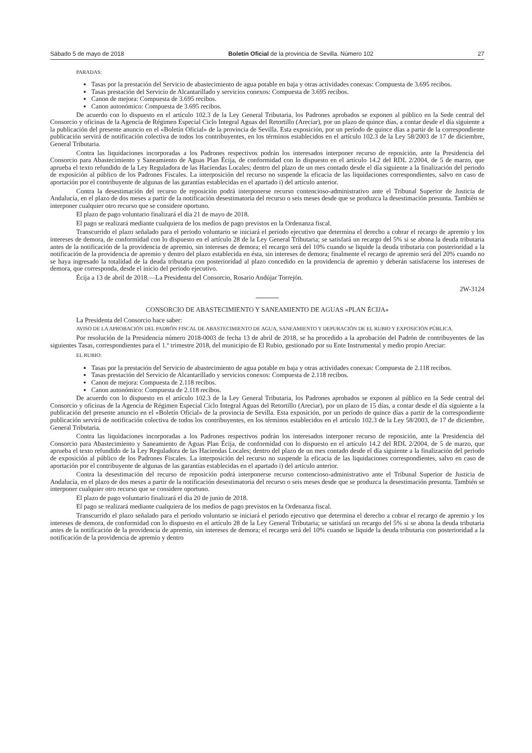Sábado 5 de mayo de 2018 Boletín Oficial de la provincia de Sevilla. Número 102 27
PARADAS:
Tasas por la prestación del Servicio de abastecimiento de agua potable en baja y otras actividades conexas: Compuesta de 3.695 recibos.
Tasas prestación del Servicio de Alcantarillado y servicios conexos: Compuesta de 3.695 recibos.
Canon de mejora: Compuesta de 3.695 recibos.
Canon autonómico: Compuesta de 3.695 recibos.
De acuerdo con lo dispuesto en el artículo 102.3 de la Ley General Tributaria, los Padrones aprobados se exponen al público en la Sede central del Consorcio y oficinas de la Agencia de Régimen Especial Ciclo Integral Aguas del Retortillo (Areciar), por un plazo de quince días, a contar desde el día siguiente a la publicación del presente anuncio en el «Boletín Oficial» de la provincia de Sevilla. Esta exposición, por un período de quince días a partir de la correspondiente publicación servirá de notificación colectiva de todos los contribuyentes, en los términos establecidos en el artículo 102.3 de la Ley 58/2003 de 17 de diciembre, General Tributaria.
Contra las liquidaciones incorporadas a los Padrones respectivos podrán los interesados interponer recurso de reposición, ante la Presidencia del Consorcio para Abastecimiento y Saneamiento de Aguas Plan Écija, de conformidad con lo dispuesto en el artículo 14.2 del RDL 2/2004, de 5 de marzo, que aprueba el texto refundido de la Ley Reguladora de las Haciendas Locales; dentro del plazo de un mes contado desde el día siguiente a la finalización del periodo de exposición al público de los Padrones Fiscales. La interposición del recurso no suspende la eficacia de las liquidaciones correspondientes, salvo en caso de aportación por el contribuyente de algunas de las garantías establecidas en el apartado i) del artículo anterior.
Contra la desestimación del recurso de reposición podrá interponerse recurso contencioso-administrativo ante el Tribunal Superior de Justicia de Andalucía, en el plazo de dos meses a partir de la notificación desestimatoria del recurso o seis meses desde que se produzca la desestimación presunta. También se interponer cualquier otro recurso que se considere oportuno.
El plazo de pago voluntario finalizará el día 21 de mayo de 2018.
El pago se realizará mediante cualquiera de los medios de pago previstos en la Ordenanza fiscal.
Transcurrido el plazo señalado para el periodo voluntario se iniciará el periodo ejecutivo que determina el derecho a cobrar el recargo de apremio y los intereses de demora, de conformidad con lo dispuesto en el artículo 28 de la Ley General Tributaria; se satisfará un recargo del 5% si se abona la deuda tributaria antes de la notificación de la providencia de apremio, sin intereses de demora; el recargo será del 10% cuando se liquide la deuda tributaria con posterioridad a la notificación de la providencia de apremio y dentro del plazo establecida en ésta, sin intereses de demora; finalmente el recargo de apremio será del 20% cuando no se haya ingresado la totalidad de la deuda tributaria con posterioridad al plazo concedido en la providencia de apremio y deberán satisfacerse los intereses de demora, que corresponda, desde el inicio del periodo ejecutivo.
Écija a 13 de abril de 2018.—La Presidenta del Consorcio, Rosario Andújar Torrejón.
2W-3124
CONSORCIO DE ABASTECIMIENTO Y SANEAMIENTO DE AGUAS «PLAN ÉCIJA»
La Presidenta del Consorcio hace saber:
AVISO DE LA APROBACIÓN DEL PADRÓN FISCAL DE ABASTECIMIENTO DE AGUA, SANEAMIENTO Y DEPURACIÓN DE EL RUBIO Y EXPOSICIÓN PÚBLICA.
Por resolución de la Presidencia número 2018-0003 de fecha 13 de abril de 2018, se ha procedido a la aprobación del Padrón de contribuyentes de las siguientes Tasas, correspondientes para el 1.º trimestre 2018, del municipio de El Rubio, gestionado por su Ente Instrumental y medio propio Areciar:
EL RUBIO:
Tasas por la prestación del Servicio de abastecimiento de agua potable en baja y otras actividades conexas: Compuesta de 2.118 recibos.
Tasas prestación del Servicio de Alcantarillado y servicios conexos: Compuesta de 2.118 recibos.
Canon de mejora: Compuesta de 2.118 recibos.
Canon autonómico: Compuesta de 2.118 recibos.
De acuerdo con lo dispuesto en el artículo 102.3 de la Ley General Tributaria, los Padrones aprobados se exponen al público en la Sede central del Consorcio y oficinas de la Agencia de Régimen Especial Ciclo Integral Aguas del Retortillo (Areciar), por un plazo de 15 días, a contar desde el día siguiente a la publicación del presente anuncio en el «Boletín Oficial» de la provincia de Sevilla. Esta exposición, por un período de quince días a partir de la correspondiente publicación servirá de notificación colectiva de todos los contribuyentes, en los términos establecidos en el artículo 102.3 de la Ley 58/2003, de 17 de diciembre, General Tributaria.
Contra las liquidaciones incorporadas a los Padrones respectivos podrán los interesados interponer recurso de reposición, ante la Presidencia del Consorcio para Abastecimiento y Saneamiento de Aguas Plan Écija, de conformidad con lo dispuesto en el artículo 14.2 del RDL 2/2004, de 5 de marzo, que aprueba el texto refundido de la Ley Reguladora de las Haciendas Locales; dentro del plazo de un mes contado desde el día siguiente a la finalización del periodo de exposición al público de los Padrones Fiscales. La interposición del recurso no suspende la eficacia de las liquidaciones correspondientes, salvo en caso de aportación por el contribuyente de algunas de las garantías establecidas en el apartado i) del artículo anterior.
Contra la desestimación del recurso de reposición podrá interponerse recurso contencioso-administrativo ante el Tribunal Superior de Justicia de Andalucía, en el plazo de dos meses a partir de la notificación desestimatoria del recurso o seis meses desde que se produzca la desestimación presunta. También se interponer cualquier otro recurso que se considere oportuno.
El plazo de pago voluntario finalizará el día 20 de junio de 2018.
El pago se realizará mediante cualquiera de los medios de pago previstos en la Ordenanza fiscal.
Transcurrido el plazo señalado para el periodo voluntario se iniciará el periodo ejecutivo que determina el derecho a cobrar el recargo de apremio y los intereses de demora, de conformidad con lo dispuesto en el artículo 28 de la Ley General Tributaria; se satisfará un recargo del 5% si se abona la deuda tributaria antes de la notificación de la providencia de apremio, sin intereses de demora; el recargo será del 10% cuando se liquide la deuda tributaria con posterioridad a la notificación de la providencia de apremio y dentro